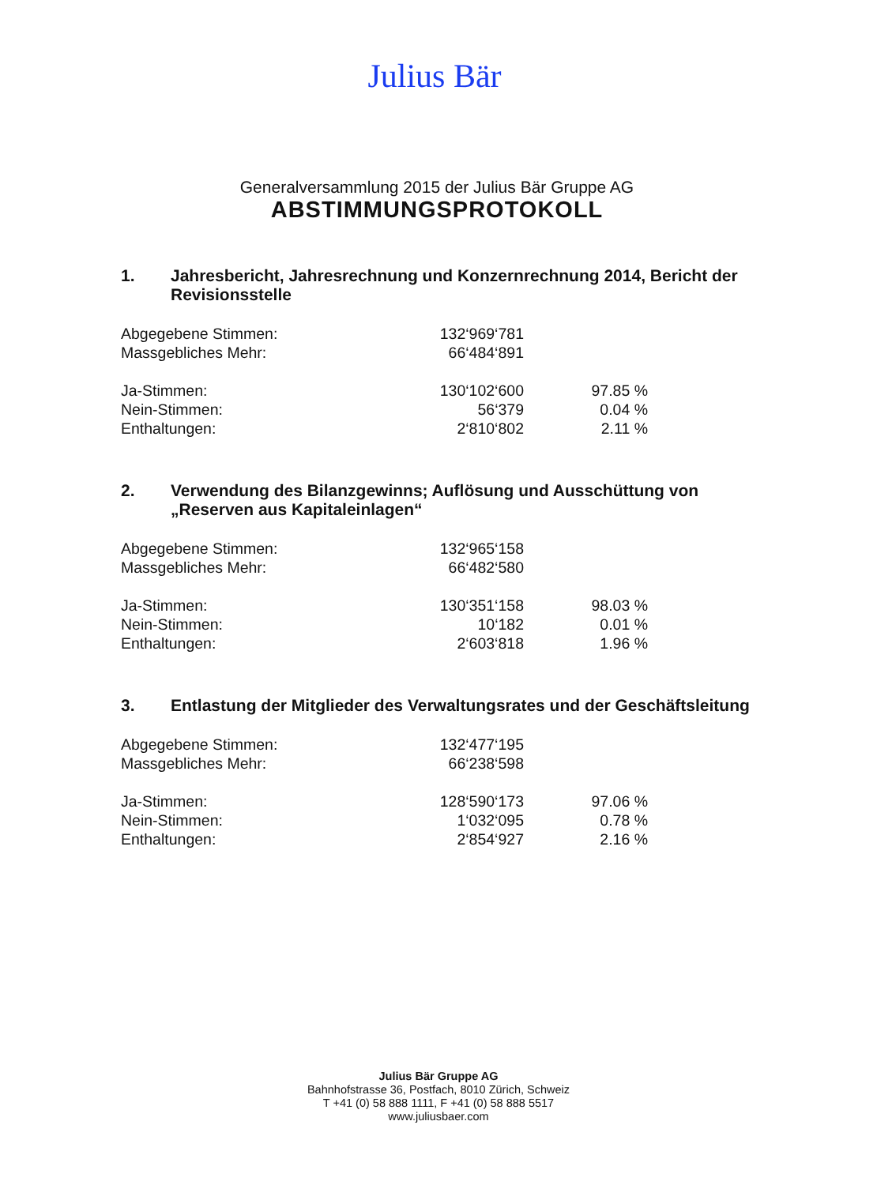Julius Bär
Generalversammlung 2015 der Julius Bär Gruppe AG
ABSTIMMUNGSPROTOKOLL
1. Jahresbericht, Jahresrechnung und Konzernrechnung 2014, Bericht der Revisionsstelle
| Abgegebene Stimmen: | 132‘969‘781 | |
| Massgebliches Mehr: | 66‘484‘891 | |
| Ja-Stimmen: | 130‘102‘600 | 97.85 % |
| Nein-Stimmen: | 56‘379 | 0.04 % |
| Enthaltungen: | 2‘810‘802 | 2.11 % |
2. Verwendung des Bilanzgewinns; Auflösung und Ausschüttung von „Reserven aus Kapitaleinlagen“
| Abgegebene Stimmen: | 132‘965‘158 | |
| Massgebliches Mehr: | 66‘482‘580 | |
| Ja-Stimmen: | 130‘351‘158 | 98.03 % |
| Nein-Stimmen: | 10‘182 | 0.01 % |
| Enthaltungen: | 2‘603‘818 | 1.96 % |
3. Entlastung der Mitglieder des Verwaltungsrates und der Geschäftsleitung
| Abgegebene Stimmen: | 132‘477‘195 | |
| Massgebliches Mehr: | 66‘238‘598 | |
| Ja-Stimmen: | 128‘590‘173 | 97.06 % |
| Nein-Stimmen: | 1‘032‘095 | 0.78 % |
| Enthaltungen: | 2‘854‘927 | 2.16 % |
Julius Bär Gruppe AG
Bahnhofstrasse 36, Postfach, 8010 Zürich, Schweiz
T +41 (0) 58 888 1111, F +41 (0) 58 888 5517
www.juliusbaer.com